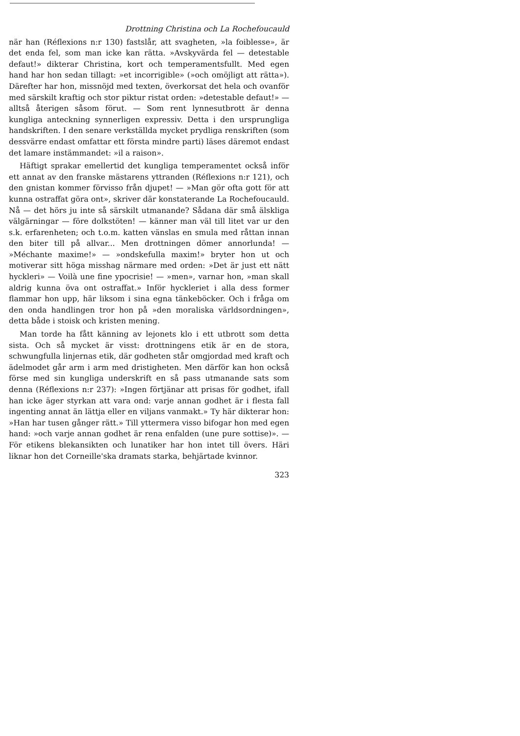Drottning Christina och La Rochefoucauld
när han (Réflexions n:r 130) fastslår, att svagheten, »la foiblesse», är det enda fel, som man icke kan rätta. »Avskyvärda fel — detestable defaut!» dikterar Christina, kort och temperamentsfullt. Med egen hand har hon sedan tillagt: »et incorrigible» (»och omöjligt att rätta»). Därefter har hon, missnöjd med texten, överkorsat det hela och ovanför med särskilt kraftig och stor piktur ristat orden: »detestable defaut!» — alltså återigen såsom förut. — Som rent lynnesutbrott är denna kungliga anteckning synnerligen expressiv. Detta i den ursprungliga handskriften. I den senare verkställda mycket prydliga renskriften (som dessvärre endast omfattar ett första mindre parti) läses däremot endast det lamare instämmandet: »il a raison».
Häftigt sprakar emellertid det kungliga temperamentet också inför ett annat av den franske mästarens yttranden (Réflexions n:r 121), och den gnistan kommer förvisso från djupet! — »Man gör ofta gott för att kunna ostraffat göra ont», skriver där konstaterande La Rochefoucauld. Nå — det hörs ju inte så särskilt utmanande? Sådana där små älskliga välgärningar — före dolkstöten! — känner man väl till litet var ur den s.k. erfarenheten; och t.o.m. katten vänslas en smula med råttan innan den biter till på allvar... Men drottningen dömer annorlunda! — »Méchante maxime!» — »ondskefulla maxim!» bryter hon ut och motiverar sitt höga misshag närmare med orden: »Det är just ett nätt hyckleri» — Voilà une fine ypocrisie! — »men», varnar hon, »man skall aldrig kunna öva ont ostraffat.» Inför hyckleriet i alla dess former flammar hon upp, här liksom i sina egna tänkeböcker. Och i fråga om den onda handlingen tror hon på »den moraliska världsordningen», detta både i stoisk och kristen mening.
Man torde ha fått känning av lejonets klo i ett utbrott som detta sista. Och så mycket är visst: drottningens etik är en de stora, schwungfulla linjernas etik, där godheten står omgjordad med kraft och ädelmodet går arm i arm med dristigheten. Men därför kan hon också förse med sin kungliga underskrift en så pass utmanande sats som denna (Réflexions n:r 237): »Ingen förtjänar att prisas för godhet, ifall han icke äger styrkan att vara ond: varje annan godhet är i flesta fall ingenting annat än lättja eller en viljans vanmakt.» Ty här dikterar hon: »Han har tusen gånger rätt.» Till yttermera visso bifogar hon med egen hand: »och varje annan godhet är rena enfalden (une pure sottise)». — För etikens blekansikten och lunatiker har hon intet till övers. Häri liknar hon det Corneille'ska dramats starka, behjärtade kvinnor.
323